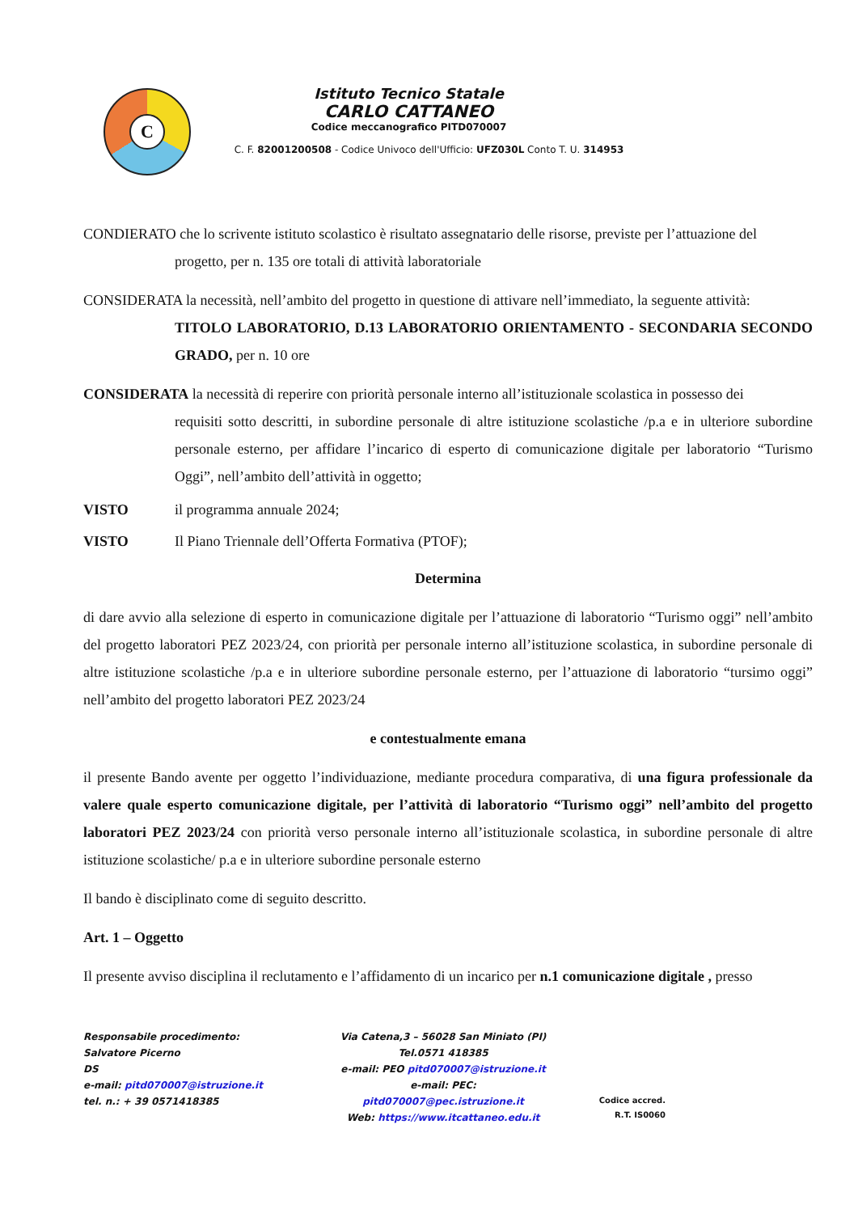C
Istituto Tecnico Statale
CARLO CATTANEO
Codice meccanografico PITD070007
C. F. 82001200508 - Codice Univoco dell'Ufficio: UFZ030L Conto T. U. 314953
CONDIERATO che lo scrivente istituto scolastico è risultato assegnatario delle risorse, previste per l’attuazione del
progetto, per n. 135 ore totali di attività laboratoriale
CONSIDERATA la necessità, nell’ambito del progetto in questione di attivare nell’immediato, la seguente attività:
TITOLO LABORATORIO, D.13 LABORATORIO ORIENTAMENTO - SECONDARIA SECONDO GRADO, per n. 10 ore
CONSIDERATA la necessità di reperire con priorità personale interno all’istituzionale scolastica in possesso dei
requisiti sotto descritti, in subordine personale di altre istituzione scolastiche /p.a e in ulteriore subordine personale esterno, per affidare l’incarico di esperto di comunicazione digitale per laboratorio “Turismo Oggi”, nell’ambito dell’attività in oggetto;
VISTO il programma annuale 2024;
VISTO Il Piano Triennale dell’Offerta Formativa (PTOF);
Determina
di dare avvio alla selezione di esperto in comunicazione digitale per l’attuazione di laboratorio “Turismo oggi” nell’ambito del progetto laboratori PEZ 2023/24, con priorità per personale interno all’istituzione scolastica, in subordine personale di altre istituzione scolastiche /p.a e in ulteriore subordine personale esterno, per l’attuazione di laboratorio “tursimo oggi” nell’ambito del progetto laboratori PEZ 2023/24
e contestualmente emana
il presente Bando avente per oggetto l’individuazione, mediante procedura comparativa, di una figura professionale da valere quale esperto comunicazione digitale, per l’attività di laboratorio “Turismo oggi” nell’ambito del progetto laboratori PEZ 2023/24 con priorità verso personale interno all’istituzionale scolastica, in subordine personale di altre istituzione scolastiche/ p.a e in ulteriore subordine personale esterno
Il bando è disciplinato come di seguito descritto.
Art. 1 – Oggetto
Il presente avviso disciplina il reclutamento e l’affidamento di un incarico per n.1 comunicazione digitale , presso
Responsabile procedimento:
Salvatore Picerno
DS
e-mail: pitd070007@istruzione.it
tel. n.: + 39 0571418385
Via Catena,3 – 56028 San Miniato (PI)
Tel.0571 418385
e-mail: PEO pitd070007@istruzione.it
e-mail: PEC: pitd070007@pec.istruzione.it
Web: https://www.itcattaneo.edu.it
Codice accred.
R.T. IS0060